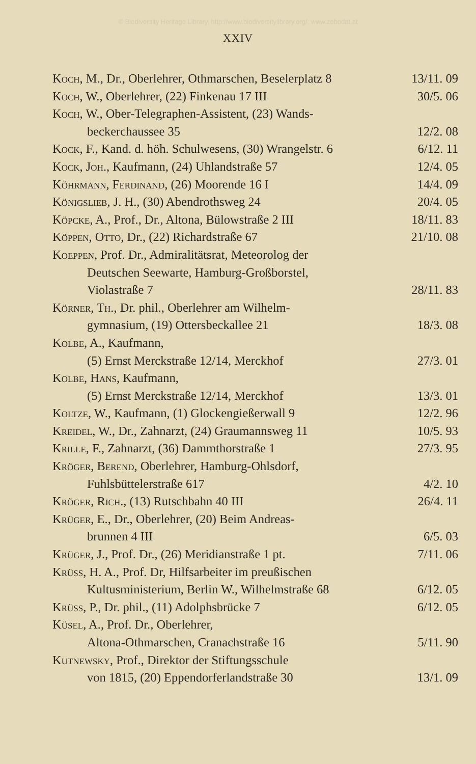© Biodiversity Heritage Library, http://www.biodiversitylibrary.org/; www.zobodat.at
XXIV
Koch, M., Dr., Oberlehrer, Othmarschen, Beselerplatz 8 13/11. 09
Koch, W., Oberlehrer, (22) Finkenau 17 III 30/5. 06
Koch, W., Ober-Telegraphen-Assistent, (23) Wands-
beckerchaussee 35 12/2. 08
Kock, F., Kand. d. höh. Schulwesens, (30) Wrangelstr. 6 6/12. 11
Kock, Joh., Kaufmann, (24) Uhlandstraße 57 12/4. 05
Köhrmann, Ferdinand, (26) Moorende 16 I 14/4. 09
Königslieb, J. H., (30) Abendrothsweg 24 20/4. 05
Köpcke, A., Prof., Dr., Altona, Bülowstraße 2 III 18/11. 83
Köppen, Otto, Dr., (22) Richardstraße 67 21/10. 08
Koeppen, Prof. Dr., Admiralitätsrat, Meteorolog der
Deutschen Seewarte, Hamburg-Großborstel,
Violastraße 7 28/11. 83
Körner, Th., Dr. phil., Oberlehrer am Wilhelm-
gymnasium, (19) Ottersbeckallee 21 18/3. 08
Kolbe, A., Kaufmann,
(5) Ernst Merckstraße 12/14, Merckhof 27/3. 01
Kolbe, Hans, Kaufmann,
(5) Ernst Merckstraße 12/14, Merckhof 13/3. 01
Koltze, W., Kaufmann, (1) Glockengießerwall 9 12/2. 96
Kreidel, W., Dr., Zahnarzt, (24) Graumannsweg 11 10/5. 93
Krille, F., Zahnarzt, (36) Dammthorstraße 1 27/3. 95
Kröger, Berend, Oberlehrer, Hamburg-Ohlsdorf,
Fuhlsbüttelerstraße 617 4/2. 10
Kröger, Rich., (13) Rutschbahn 40 III 26/4. 11
Krüger, E., Dr., Oberlehrer, (20) Beim Andreas-
brunnen 4 III 6/5. 03
Krüger, J., Prof. Dr., (26) Meridianstraße 1 pt. 7/11. 06
Krüss, H. A., Prof. Dr, Hilfsarbeiter im preußischen
Kultusministerium, Berlin W., Wilhelmstraße 68 6/12. 05
Krüss, P., Dr. phil., (11) Adolphsbrücke 7 6/12. 05
Küsel, A., Prof. Dr., Oberlehrer,
Altona-Othmarschen, Cranachstraße 16 5/11. 90
Kutnewsky, Prof., Direktor der Stiftungsschule
von 1815, (20) Eppendorferlandstraße 30 13/1. 09